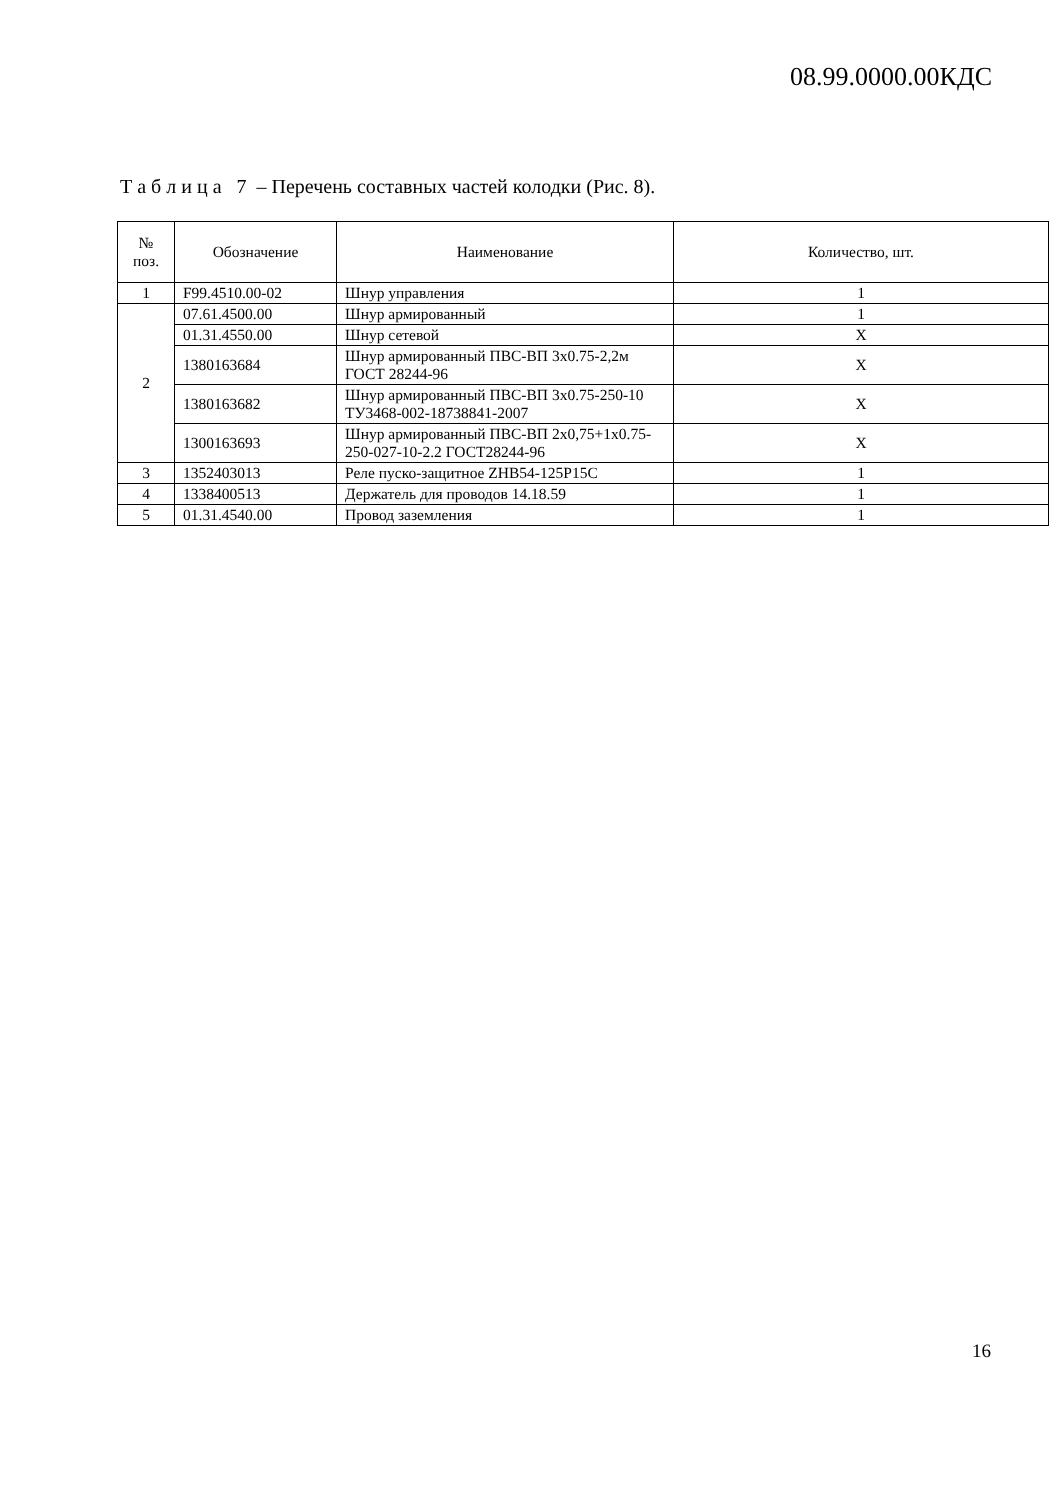08.99.0000.00КДС
Т а б л и ц а 7 – Перечень составных частей колодки (Рис. 8).
| № поз. | Обозначение | Наименование | Количество, шт. |
| --- | --- | --- | --- |
| 1 | F99.4510.00-02 | Шнур управления | 1 |
| 2 | 07.61.4500.00 | Шнур армированный | 1 |
| | 01.31.4550.00 | Шнур сетевой | X |
| | 1380163684 | Шнур армированный ПВС-ВП 3х0.75-2,2м ГОСТ 28244-96 | X |
| | 1380163682 | Шнур армированный ПВС-ВП 3х0.75-250-10 ТУ3468-002-18738841-2007 | X |
| | 1300163693 | Шнур армированный ПВС-ВП 2х0,75+1х0.75-250-027-10-2.2 ГОСТ28244-96 | X |
| 3 | 1352403013 | Реле пуско-защитное ZHB54-125P15C | 1 |
| 4 | 1338400513 | Держатель для проводов 14.18.59 | 1 |
| 5 | 01.31.4540.00 | Провод заземления | 1 |
16